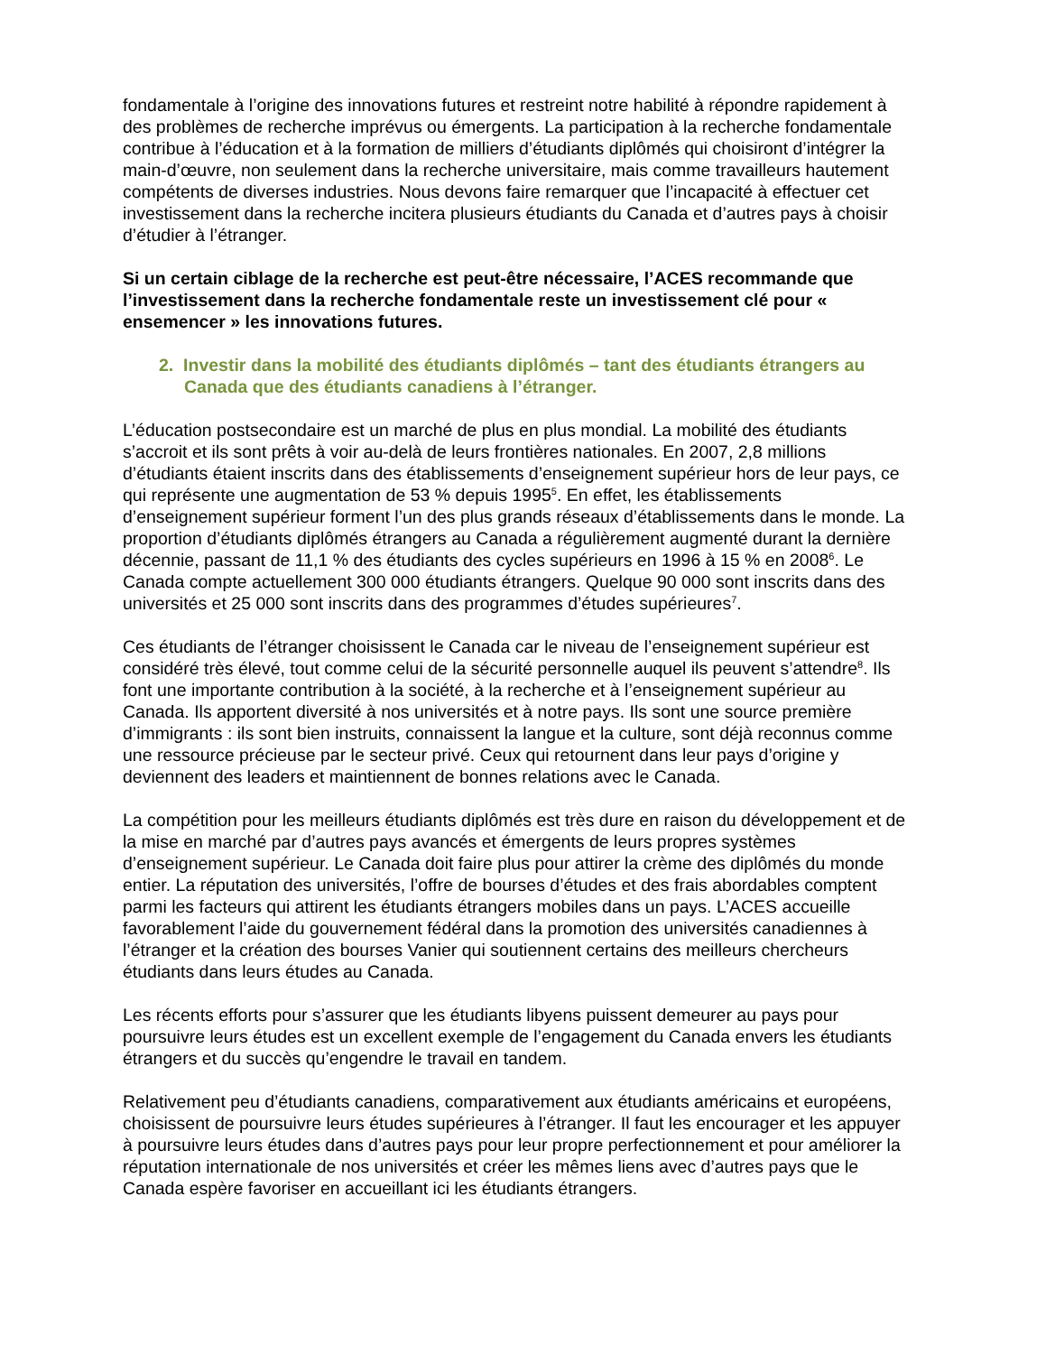fondamentale à l’origine des innovations futures et restreint notre habilité à répondre rapidement à des problèmes de recherche imprévus ou émergents. La participation à la recherche fondamentale contribue à l’éducation et à la formation de milliers d’étudiants diplômés qui choisiront d’intégrer la main-d’œuvre, non seulement dans la recherche universitaire, mais comme travailleurs hautement compétents de diverses industries. Nous devons faire remarquer que l’incapacité à effectuer cet investissement dans la recherche incitera plusieurs étudiants du Canada et d’autres pays à choisir d’étudier à l’étranger.
Si un certain ciblage de la recherche est peut-être nécessaire, l’ACES recommande que l’investissement dans la recherche fondamentale reste un investissement clé pour « ensemencer » les innovations futures.
2. Investir dans la mobilité des étudiants diplômés – tant des étudiants étrangers au Canada que des étudiants canadiens à l’étranger.
L’éducation postsecondaire est un marché de plus en plus mondial. La mobilité des étudiants s’accroit et ils sont prêts à voir au-delà de leurs frontières nationales. En 2007, 2,8 millions d’étudiants étaient inscrits dans des établissements d’enseignement supérieur hors de leur pays, ce qui représente une augmentation de 53 % depuis 1995<sup>5</sup>. En effet, les établissements d’enseignement supérieur forment l’un des plus grands réseaux d’établissements dans le monde. La proportion d’étudiants diplômés étrangers au Canada a régulièrement augmenté durant la dernière décennie, passant de 11,1 % des étudiants des cycles supérieurs en 1996 à 15 % en 2008<sup>6</sup>. Le Canada compte actuellement 300 000 étudiants étrangers. Quelque 90 000 sont inscrits dans des universités et 25 000 sont inscrits dans des programmes d’études supérieures<sup>7</sup>.
Ces étudiants de l’étranger choisissent le Canada car le niveau de l’enseignement supérieur est considéré très élevé, tout comme celui de la sécurité personnelle auquel ils peuvent s’attendre<sup>8</sup>. Ils font une importante contribution à la société, à la recherche et à l’enseignement supérieur au Canada. Ils apportent diversité à nos universités et à notre pays. Ils sont une source première d’immigrants : ils sont bien instruits, connaissent la langue et la culture, sont déjà reconnus comme une ressource précieuse par le secteur privé. Ceux qui retournent dans leur pays d’origine y deviennent des leaders et maintiennent de bonnes relations avec le Canada.
La compétition pour les meilleurs étudiants diplômés est très dure en raison du développement et de la mise en marché par d’autres pays avancés et émergents de leurs propres systèmes d’enseignement supérieur. Le Canada doit faire plus pour attirer la crème des diplômés du monde entier. La réputation des universités, l’offre de bourses d’études et des frais abordables comptent parmi les facteurs qui attirent les étudiants étrangers mobiles dans un pays. L’ACES accueille favorablement l’aide du gouvernement fédéral dans la promotion des universités canadiennes à l’étranger et la création des bourses Vanier qui soutiennent certains des meilleurs chercheurs étudiants dans leurs études au Canada.
Les récents efforts pour s’assurer que les étudiants libyens puissent demeurer au pays pour poursuivre leurs études est un excellent exemple de l’engagement du Canada envers les étudiants étrangers et du succès qu’engendre le travail en tandem.
Relativement peu d’étudiants canadiens, comparativement aux étudiants américains et européens, choisissent de poursuivre leurs études supérieures à l’étranger. Il faut les encourager et les appuyer à poursuivre leurs études dans d’autres pays pour leur propre perfectionnement et pour améliorer la réputation internationale de nos universités et créer les mêmes liens avec d’autres pays que le Canada espère favoriser en accueillant ici les étudiants étrangers.